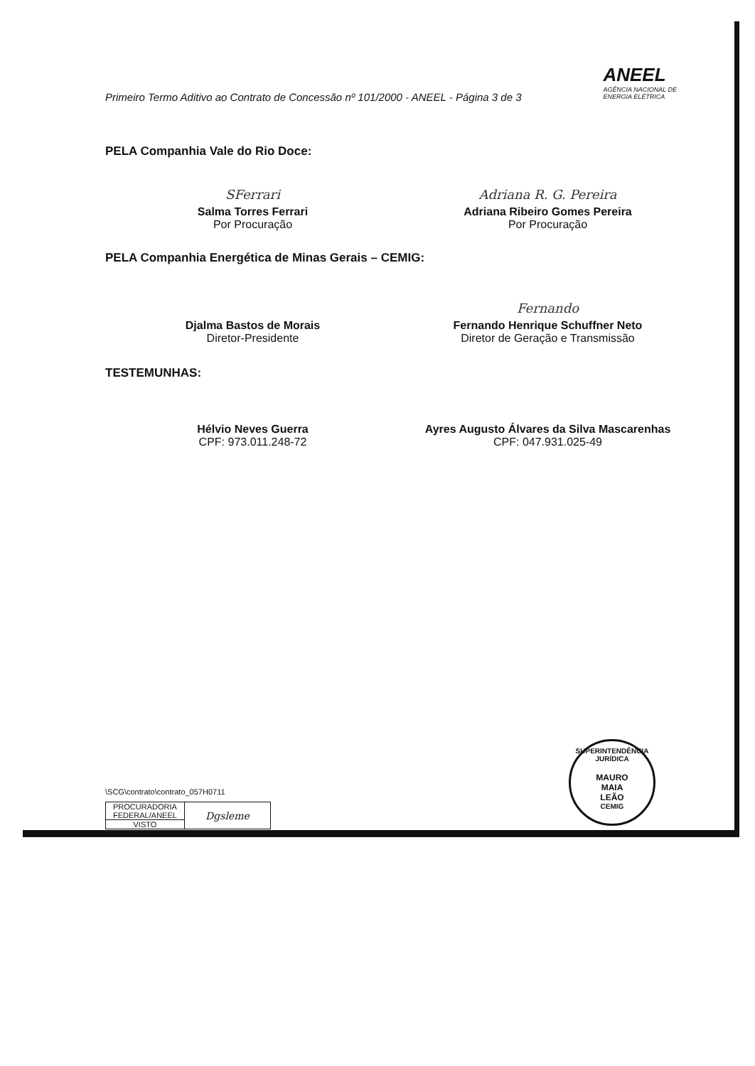Primeiro Termo Aditivo ao Contrato de Concessão nº 101/2000 - ANEEL - Página 3 de 3
ANEEL
AGÊNCIA NACIONAL DE
ENERGIA ELÉTRICA
PELA Companhia Vale do Rio Doce:
SFerrari
Salma Torres Ferrari
Por Procuração
Adriana R. G. Pereira
Adriana Ribeiro Gomes Pereira
Por Procuração
PELA Companhia Energética de Minas Gerais – CEMIG:
Djalma Bastos de Morais
Diretor-Presidente
Fernando
Fernando Henrique Schuffner Neto
Diretor de Geração e Transmissão
TESTEMUNHAS:
Hélvio Neves Guerra
CPF: 973.011.248-72
Ayres Augusto Álvares da Silva Mascarenhas
CPF: 047.931.025-49
\SCG\contrato\contrato_057H0711
| PROCURADORIA FEDERAL/ANEEL | Dgsleme |
| VISTO | |
SUPERINTENDÊNCIA JURÍDICA
MAURO
MAIA
LEÃO
CEMIG